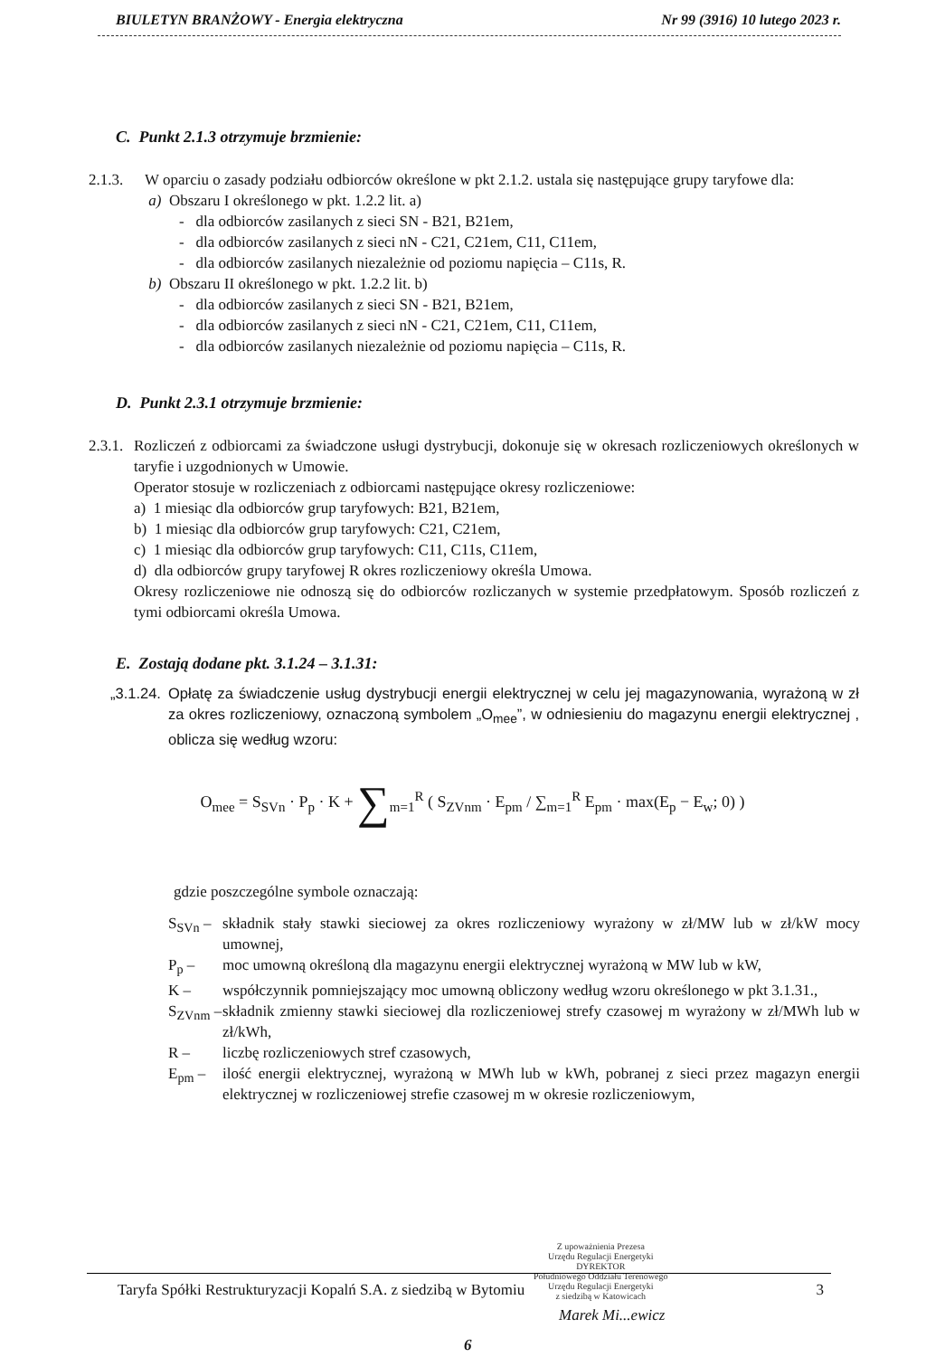BIULETYN BRANŻOWY - Energia elektryczna Nr 99 (3916) 10 lutego 2023 r.
C. Punkt 2.1.3 otrzymuje brzmienie:
2.1.3. W oparciu o zasady podziału odbiorców określone w pkt 2.1.2. ustala się następujące grupy taryfowe dla:
a) Obszaru I określonego w pkt. 1.2.2 lit. a)
- dla odbiorców zasilanych z sieci SN - B21, B21em,
- dla odbiorców zasilanych z sieci nN - C21, C21em, C11, C11em,
- dla odbiorców zasilanych niezależnie od poziomu napięcia – C11s, R.
b) Obszaru II określonego w pkt. 1.2.2 lit. b)
- dla odbiorców zasilanych z sieci SN - B21, B21em,
- dla odbiorców zasilanych z sieci nN - C21, C21em, C11, C11em,
- dla odbiorców zasilanych niezależnie od poziomu napięcia – C11s, R.
D. Punkt 2.3.1 otrzymuje brzmienie:
2.3.1.
Rozliczeń z odbiorcami za świadczone usługi dystrybucji, dokonuje się w okresach rozliczeniowych określonych w taryfie i uzgodnionych w Umowie.
Operator stosuje w rozliczeniach z odbiorcami następujące okresy rozliczeniowe:
a) 1 miesiąc dla odbiorców grup taryfowych: B21, B21em,
b) 1 miesiąc dla odbiorców grup taryfowych: C21, C21em,
c) 1 miesiąc dla odbiorców grup taryfowych: C11, C11s, C11em,
d) dla odbiorców grupy taryfowej R okres rozliczeniowy określa Umowa.
Okresy rozliczeniowe nie odnoszą się do odbiorców rozliczanych w systemie przedpłatowym. Sposób rozliczeń z tymi odbiorcami określa Umowa.
E. Zostają dodane pkt. 3.1.24 – 3.1.31:
„3.1.24.
Opłatę za świadczenie usług dystrybucji energii elektrycznej w celu jej magazynowania, wyrażoną w zł za okres rozliczeniowy, oznaczoną symbolem „O<sub>mee</sub>”, w odniesieniu do magazynu energii elektrycznej , oblicza się według wzoru:
O<sub>mee</sub> = S<sub>SVn</sub> · P<sub>p</sub> · K + ∑<sub>m=1</sub><sup>R</sup> ( S<sub>ZVnm</sub> · E<sub>pm</sub> / ∑<sub>m=1</sub><sup>R</sup> E<sub>pm</sub> · max(E<sub>p</sub> − E<sub>w</sub>; 0) )
gdzie poszczególne symbole oznaczają:
S<sub>SVn</sub> –
składnik stały stawki sieciowej za okres rozliczeniowy wyrażony w zł/MW lub w zł/kW mocy umownej,
P<sub>p</sub> – moc umowną określoną dla magazynu energii elektrycznej wyrażoną w MW lub w kW,
K – współczynnik pomniejszający moc umowną obliczony według wzoru określonego w pkt 3.1.31.,
S<sub>ZVnm</sub> –
składnik zmienny stawki sieciowej dla rozliczeniowej strefy czasowej m wyrażony w zł/MWh lub w zł/kWh,
R – liczbę rozliczeniowych stref czasowych,
E<sub>pm</sub> – ilość energii elektrycznej, wyrażoną w MWh lub w kWh, pobranej z sieci przez magazyn energii elektrycznej w rozliczeniowej strefie czasowej m w okresie rozliczeniowym,
Z upoważnienia Prezesa
Urzędu Regulacji Energetyki
DYREKTOR
Południowego Oddziału Terenowego
Urzędu Regulacji Energetyki
z siedzibą w Katowicach
Taryfa Spółki Restrukturyzacji Kopalń S.A. z siedzibą w Bytomiu 3
Marek Mi...ewicz
6